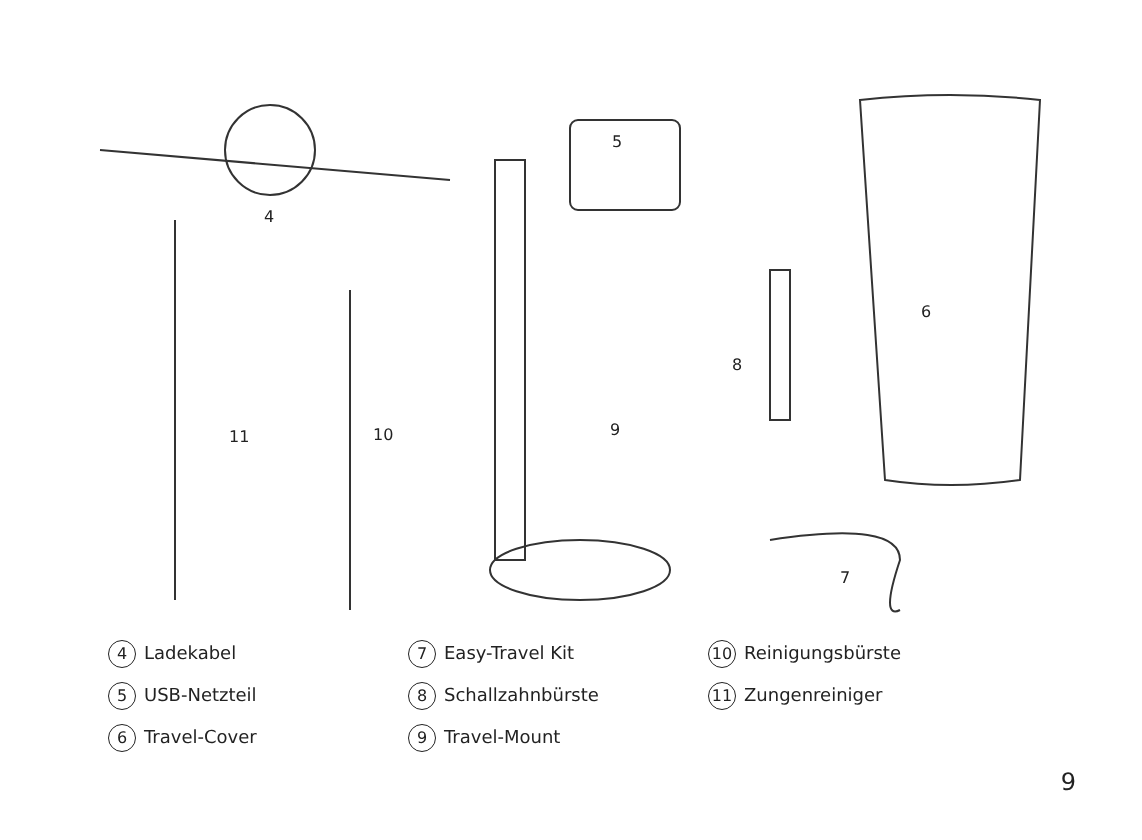4
5
6
8
9
10
11
7
4 Ladekabel
5 USB-Netzteil
6 Travel-Cover
7 Easy-Travel Kit
8 Schallzahnbürste
9 Travel-Mount
10 Reinigungsbürste
11 Zungenreiniger
9